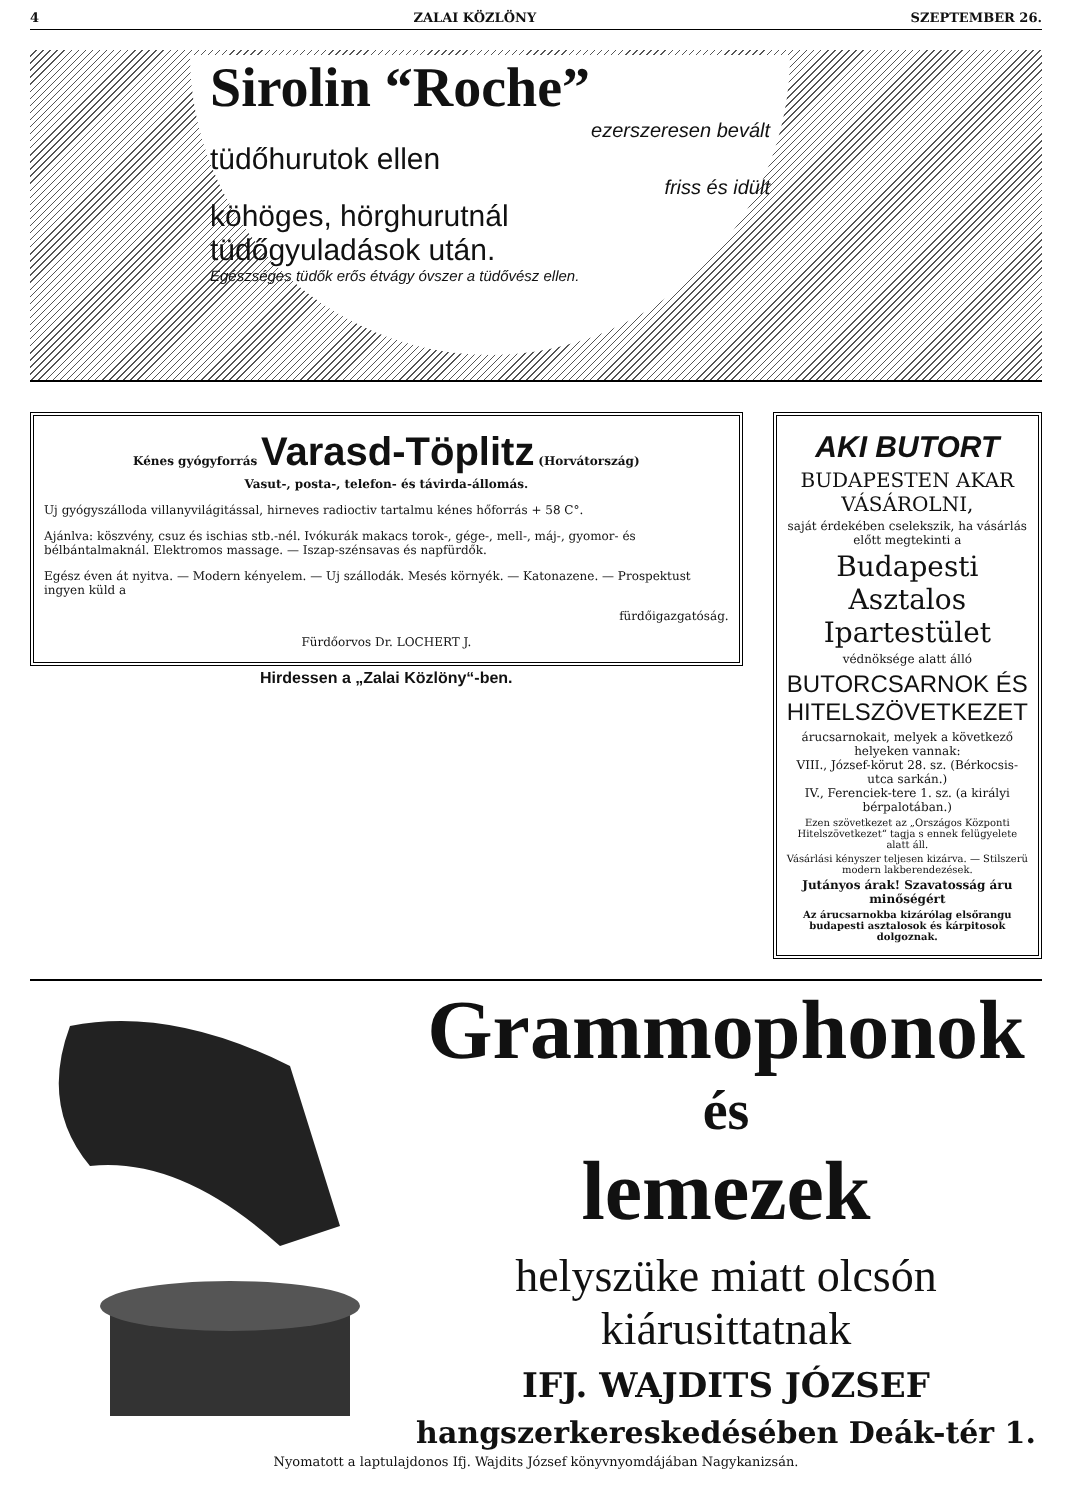4 ZALAI KÖZLÖNY SZEPTEMBER 26.
Sirolin “Roche”
ezerszeresen bevált
tüdőhurutok ellen
friss és idült
köhöges, hörghurutnál
tüdőgyuladások után.
Egészséges tüdők erős étvágy óvszer a tüdővész ellen.
Kénes gyógyforrás Varasd-Töplitz (Horvátország)
Vasut-, posta-, telefon- és távirda-állomás.
Uj gyógyszálloda villanyvilágitással, hirneves radioctiv tartalmu kénes hőforrás + 58 C°.
Ajánlva: köszvény, csuz és ischias stb.-nél. Ivókurák makacs torok-, gége-, mell-, máj-, gyomor- és bélbántalmaknál. Elektromos massage. — Iszap-szénsavas és napfürdők.
Egész éven át nyitva. — Modern kényelem. — Uj szállodák. Mesés környék. — Katonazene. — Prospektust ingyen küld a
fürdőigazgatóság.
Fürdőorvos Dr. LOCHERT J.
Hirdessen a „Zalai Közlöny“-ben.
AKI BUTORT
BUDAPESTEN AKAR VÁSÁROLNI,
saját érdekében cselekszik, ha vásárlás előtt megtekinti a
Budapesti Asztalos Ipartestület
védnöksége alatt álló
BUTORCSARNOK ÉS HITELSZÖVETKEZET
árucsarnokait, melyek a következő helyeken vannak:
VIII., József-körut 28. sz. (Bérkocsis-utca sarkán.)
IV., Ferenciek-tere 1. sz. (a királyi bérpalotában.)
Ezen szövetkezet az „Országos Központi Hitelszövetkezet“ tagja s ennek felügyelete alatt áll.
Vásárlási kényszer teljesen kizárva. — Stilszerü modern lakberendezések.
Jutányos árak! Szavatosság áru minőségért
Az árucsarnokba kizárólag elsőrangu budapesti asztalosok és kárpitosok dolgoznak.
Grammophonok
és
lemezek
helyszüke miatt olcsón
kiárusittatnak
IFJ. WAJDITS JÓZSEF
hangszerkereskedésében Deák-tér 1.
Nyomatott a laptulajdonos Ifj. Wajdits József könyvnyomdájában Nagykanizsán.